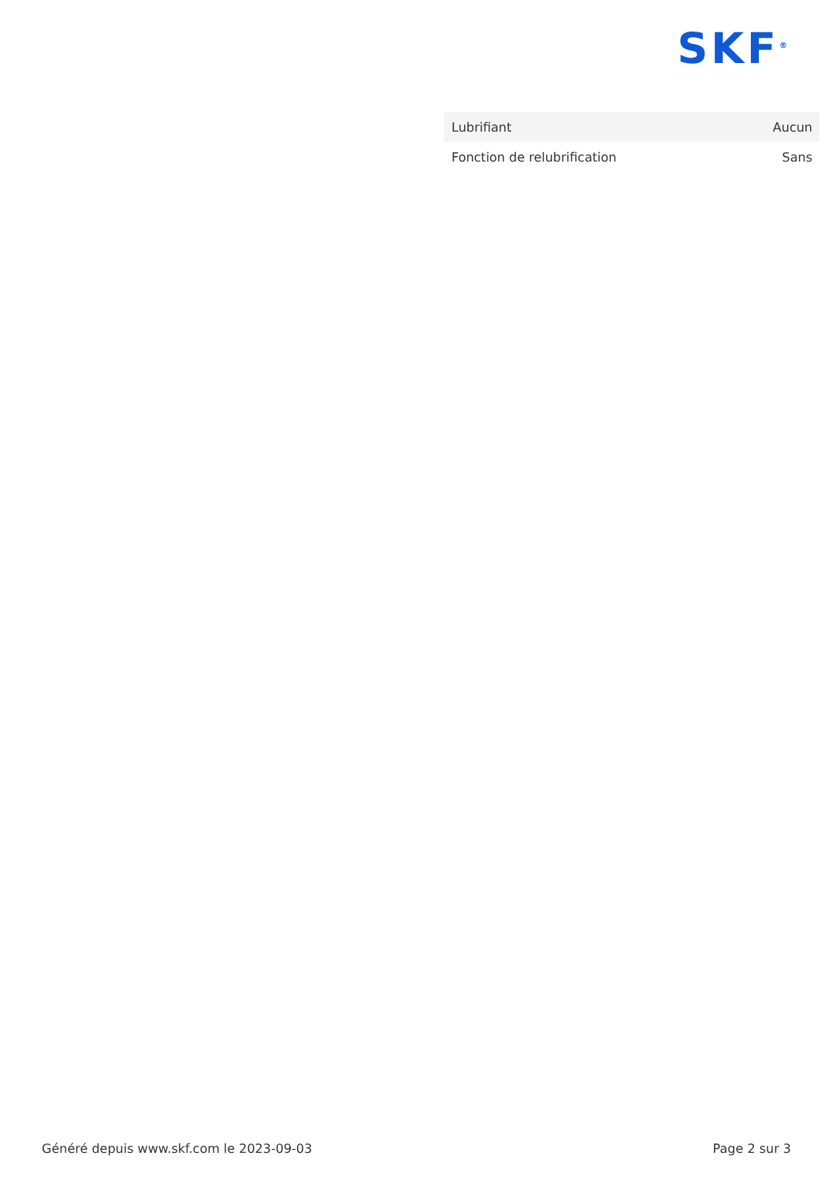SKF<sup>®</sup>
| Lubrifiant | Aucun |
| Fonction de relubrification | Sans |
Généré depuis www.skf.com le 2023-09-03 Page 2 sur 3